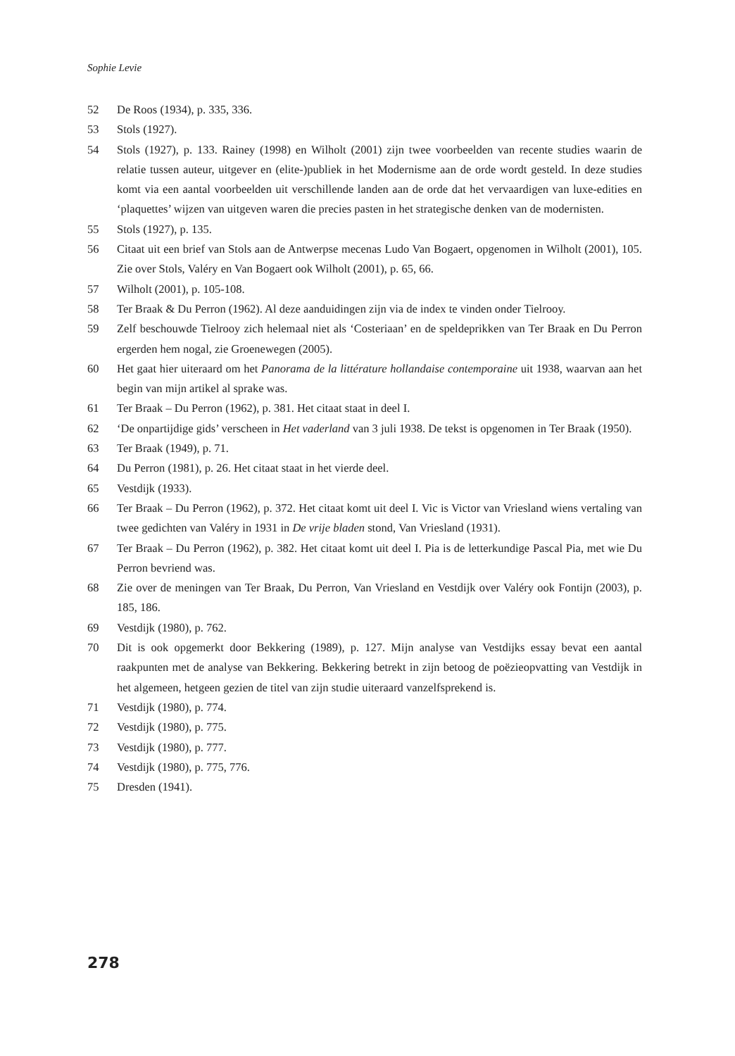Sophie Levie
52 De Roos (1934), p. 335, 336.
53 Stols (1927).
54 Stols (1927), p. 133. Rainey (1998) en Wilholt (2001) zijn twee voorbeelden van recente studies waarin de relatie tussen auteur, uitgever en (elite-)publiek in het Modernisme aan de orde wordt gesteld. In deze studies komt via een aantal voorbeelden uit verschillende landen aan de orde dat het vervaardigen van luxe-edities en ‘plaquettes’ wijzen van uitgeven waren die precies pasten in het strategische denken van de modernisten.
55 Stols (1927), p. 135.
56 Citaat uit een brief van Stols aan de Antwerpse mecenas Ludo Van Bogaert, opgenomen in Wilholt (2001), 105. Zie over Stols, Valéry en Van Bogaert ook Wilholt (2001), p. 65, 66.
57 Wilholt (2001), p. 105-108.
58 Ter Braak & Du Perron (1962). Al deze aanduidingen zijn via de index te vinden onder Tielrooy.
59 Zelf beschouwde Tielrooy zich helemaal niet als ‘Costeriaan’ en de speldeprikken van Ter Braak en Du Perron ergerden hem nogal, zie Groenewegen (2005).
60 Het gaat hier uiteraard om het Panorama de la littérature hollandaise contemporaine uit 1938, waarvan aan het begin van mijn artikel al sprake was.
61 Ter Braak – Du Perron (1962), p. 381. Het citaat staat in deel I.
62 ‘De onpartijdige gids’ verscheen in Het vaderland van 3 juli 1938. De tekst is opgenomen in Ter Braak (1950).
63 Ter Braak (1949), p. 71.
64 Du Perron (1981), p. 26. Het citaat staat in het vierde deel.
65 Vestdijk (1933).
66 Ter Braak – Du Perron (1962), p. 372. Het citaat komt uit deel I. Vic is Victor van Vriesland wiens vertaling van twee gedichten van Valéry in 1931 in De vrije bladen stond, Van Vriesland (1931).
67 Ter Braak – Du Perron (1962), p. 382. Het citaat komt uit deel I. Pia is de letterkundige Pascal Pia, met wie Du Perron bevriend was.
68 Zie over de meningen van Ter Braak, Du Perron, Van Vriesland en Vestdijk over Valéry ook Fontijn (2003), p. 185, 186.
69 Vestdijk (1980), p. 762.
70 Dit is ook opgemerkt door Bekkering (1989), p. 127. Mijn analyse van Vestdijks essay bevat een aantal raakpunten met de analyse van Bekkering. Bekkering betrekt in zijn betoog de poëzieopvatting van Vestdijk in het algemeen, hetgeen gezien de titel van zijn studie uiteraard vanzelfsprekend is.
71 Vestdijk (1980), p. 774.
72 Vestdijk (1980), p. 775.
73 Vestdijk (1980), p. 777.
74 Vestdijk (1980), p. 775, 776.
75 Dresden (1941).
278